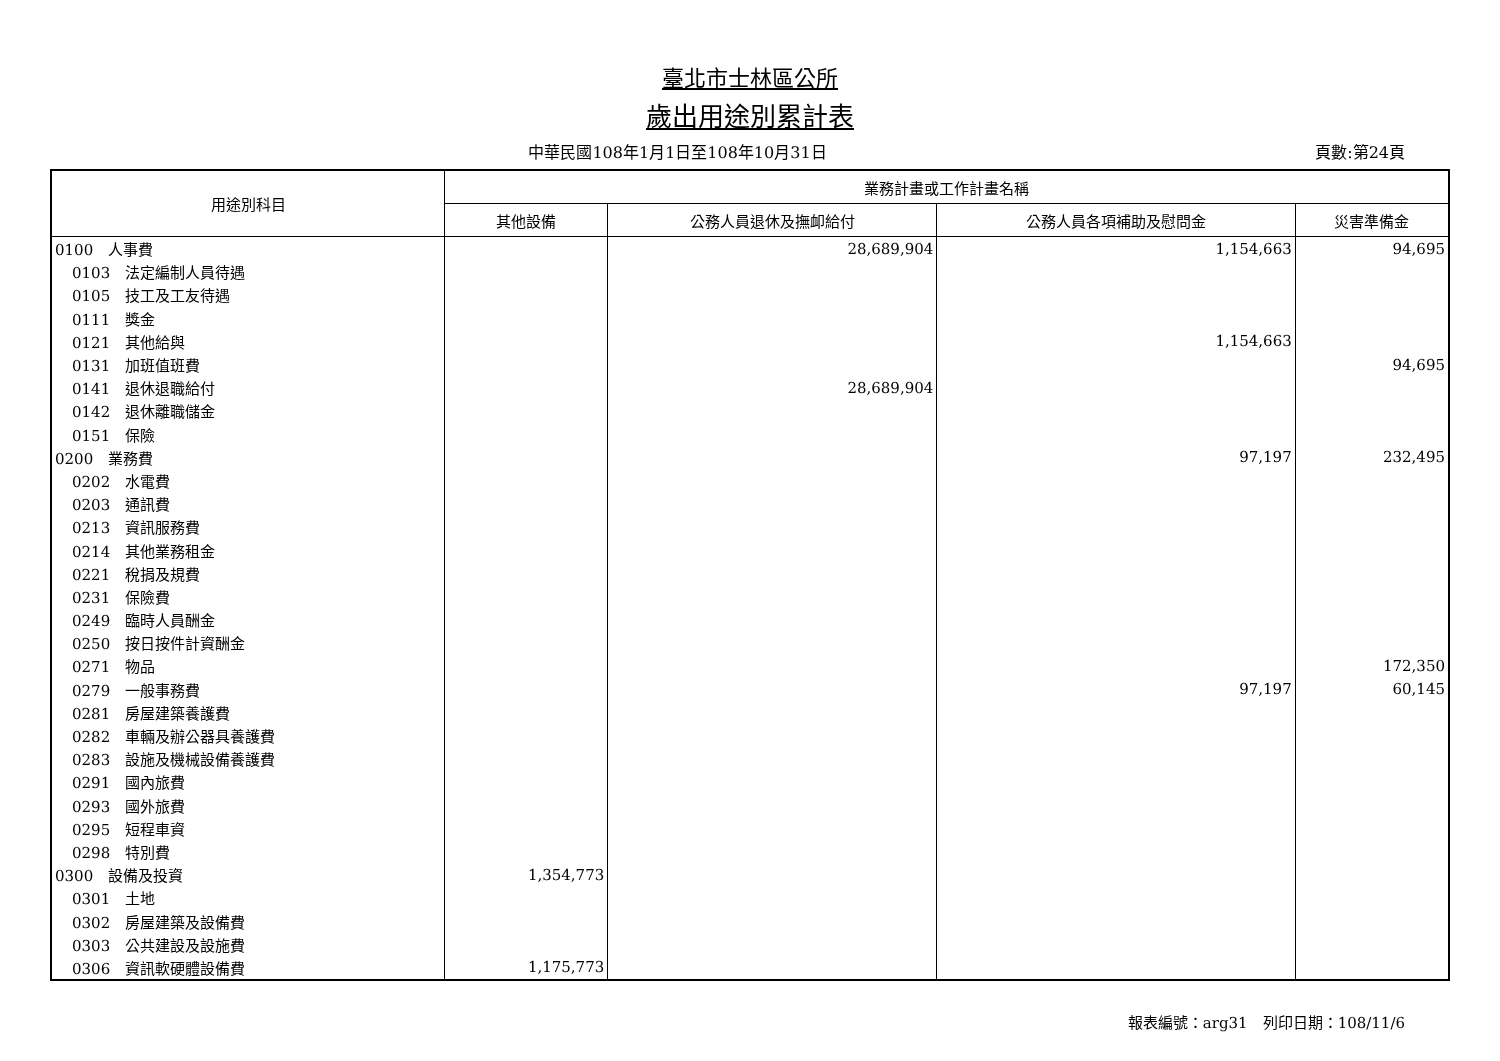臺北市士林區公所
歲出用途別累計表
中華民國108年1月1日至108年10月31日
頁數:第24頁
| 用途別科目 | 業務計畫或工作計畫名稱 | | | |
| --- | --- | --- | --- | --- |
| | 其他設備 | 公務人員退休及撫卹給付 | 公務人員各項補助及慰問金 | 災害準備金 |
| 0100 人事費 | | 28,689,904 | 1,154,663 | 94,695 |
| 0103 法定編制人員待遇 | | | | |
| 0105 技工及工友待遇 | | | | |
| 0111 獎金 | | | | |
| 0121 其他給與 | | | 1,154,663 | |
| 0131 加班值班費 | | | | 94,695 |
| 0141 退休退職給付 | | 28,689,904 | | |
| 0142 退休離職儲金 | | | | |
| 0151 保險 | | | | |
| 0200 業務費 | | | 97,197 | 232,495 |
| 0202 水電費 | | | | |
| 0203 通訊費 | | | | |
| 0213 資訊服務費 | | | | |
| 0214 其他業務租金 | | | | |
| 0221 稅捐及規費 | | | | |
| 0231 保險費 | | | | |
| 0249 臨時人員酬金 | | | | |
| 0250 按日按件計資酬金 | | | | |
| 0271 物品 | | | | 172,350 |
| 0279 一般事務費 | | | 97,197 | 60,145 |
| 0281 房屋建築養護費 | | | | |
| 0282 車輛及辦公器具養護費 | | | | |
| 0283 設施及機械設備養護費 | | | | |
| 0291 國內旅費 | | | | |
| 0293 國外旅費 | | | | |
| 0295 短程車資 | | | | |
| 0298 特別費 | | | | |
| 0300 設備及投資 | 1,354,773 | | | |
| 0301 土地 | | | | |
| 0302 房屋建築及設備費 | | | | |
| 0303 公共建設及設施費 | | | | |
| 0306 資訊軟硬體設備費 | 1,175,773 | | | |
報表編號：arg31　列印日期：108/11/6